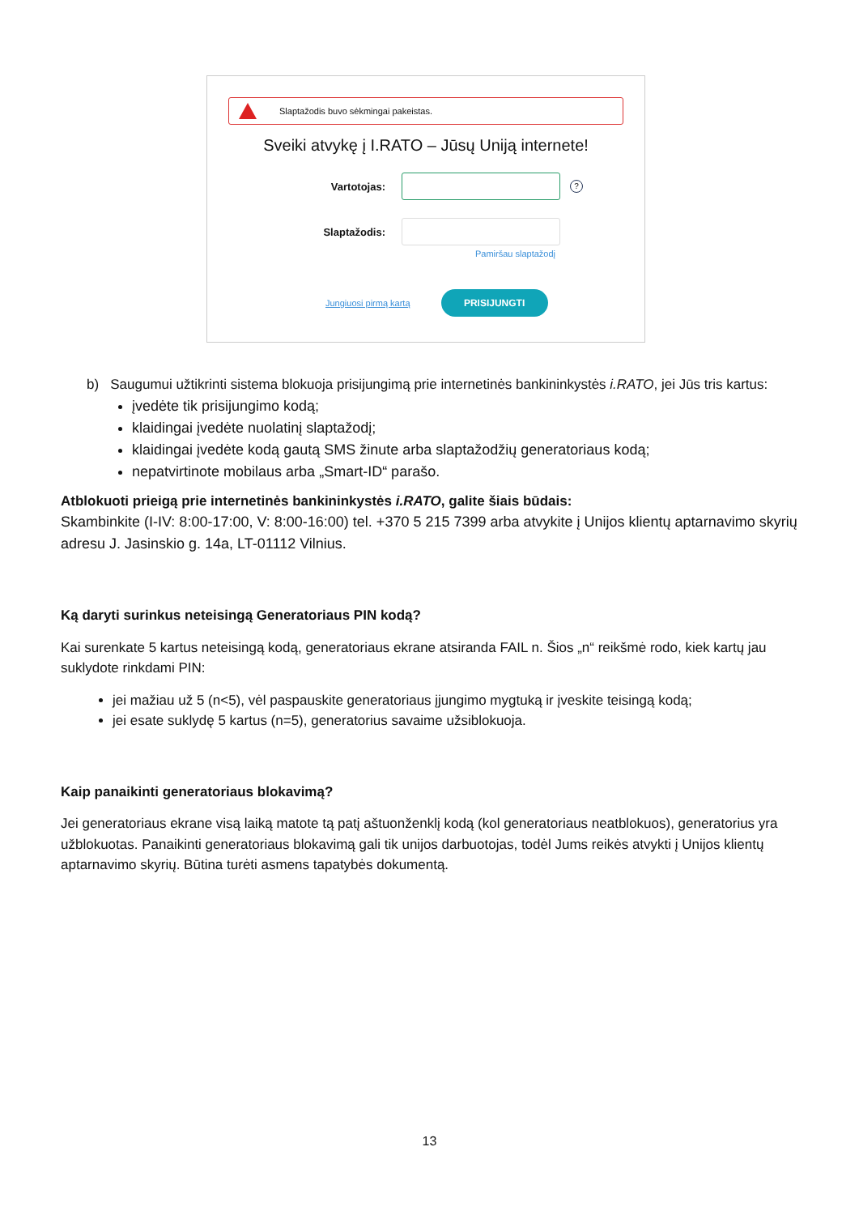Slaptažodis buvo sėkmingai pakeistas.
Sveiki atvykę į I.RATO – Jūsų Uniją internete!
Vartotojas:
?
Slaptažodis:
Pamiršau slaptažodį
Jungiuosi pirmą kartą
PRISIJUNGTI
b) Saugumui užtikrinti sistema blokuoja prisijungimą prie internetinės bankininkystės i.RATO, jei Jūs tris kartus:
įvedėte tik prisijungimo kodą;
klaidingai įvedėte nuolatinį slaptažodį;
klaidingai įvedėte kodą gautą SMS žinute arba slaptažodžių generatoriaus kodą;
nepatvirtinote mobilaus arba „Smart-ID“ parašo.
Atblokuoti prieigą prie internetinės bankininkystės i.RATO, galite šiais būdais:
Skambinkite (I-IV: 8:00-17:00, V: 8:00-16:00) tel. +370 5 215 7399 arba atvykite į Unijos klientų aptarnavimo skyrių adresu J. Jasinskio g. 14a, LT-01112 Vilnius.
Ką daryti surinkus neteisingą Generatoriaus PIN kodą?
Kai surenkate 5 kartus neteisingą kodą, generatoriaus ekrane atsiranda FAIL n. Šios „n“ reikšmė rodo, kiek kartų jau suklydote rinkdami PIN:
jei mažiau už 5 (n<5), vėl paspauskite generatoriaus įjungimo mygtuką ir įveskite teisingą kodą;
jei esate suklydę 5 kartus (n=5), generatorius savaime užsiblokuoja.
Kaip panaikinti generatoriaus blokavimą?
Jei generatoriaus ekrane visą laiką matote tą patį aštuonženklį kodą (kol generatoriaus neatblokuos), generatorius yra užblokuotas. Panaikinti generatoriaus blokavimą gali tik unijos darbuotojas, todėl Jums reikės atvykti į Unijos klientų aptarnavimo skyrių. Būtina turėti asmens tapatybės dokumentą.
13